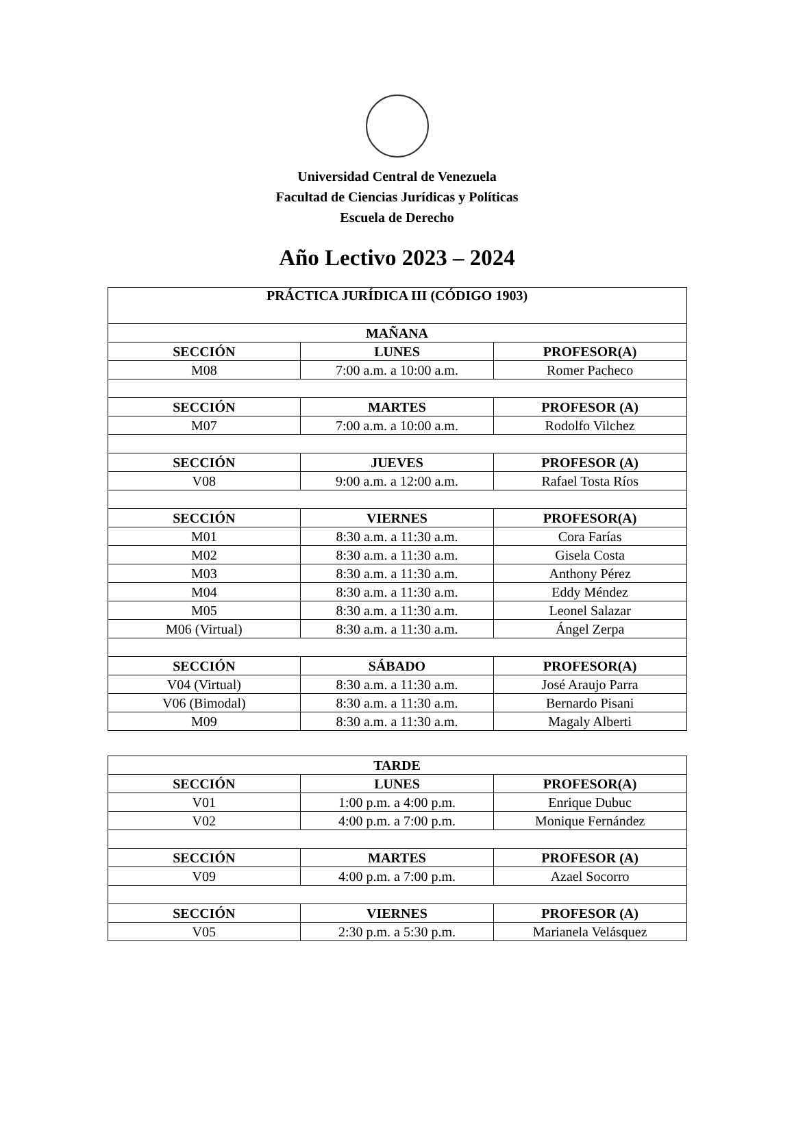Universidad Central de Venezuela
Facultad de Ciencias Jurídicas y Políticas
Escuela de Derecho
Año Lectivo 2023 – 2024
| PRÁCTICA JURÍDICA III (CÓDIGO 1903) | | |
| --- | --- | --- |
| MAÑANA | | |
| SECCIÓN | LUNES | PROFESOR(A) |
| M08 | 7:00 a.m. a 10:00 a.m. | Romer Pacheco |
| SECCIÓN | MARTES | PROFESOR (A) |
| M07 | 7:00 a.m. a 10:00 a.m. | Rodolfo Vilchez |
| SECCIÓN | JUEVES | PROFESOR (A) |
| V08 | 9:00 a.m. a 12:00 a.m. | Rafael Tosta Ríos |
| SECCIÓN | VIERNES | PROFESOR(A) |
| M01 | 8:30 a.m. a 11:30 a.m. | Cora Farías |
| M02 | 8:30 a.m. a 11:30 a.m. | Gisela Costa |
| M03 | 8:30 a.m. a 11:30 a.m. | Anthony Pérez |
| M04 | 8:30 a.m. a 11:30 a.m. | Eddy Méndez |
| M05 | 8:30 a.m. a 11:30 a.m. | Leonel Salazar |
| M06 (Virtual) | 8:30 a.m. a 11:30 a.m. | Ángel Zerpa |
| SECCIÓN | SÁBADO | PROFESOR(A) |
| V04 (Virtual) | 8:30 a.m. a 11:30 a.m. | José Araujo Parra |
| V06 (Bimodal) | 8:30 a.m. a 11:30 a.m. | Bernardo Pisani |
| M09 | 8:30 a.m. a 11:30 a.m. | Magaly Alberti |
| TARDE | | |
| --- | --- | --- |
| SECCIÓN | LUNES | PROFESOR(A) |
| V01 | 1:00 p.m. a 4:00 p.m. | Enrique Dubuc |
| V02 | 4:00 p.m. a 7:00 p.m. | Monique Fernández |
| SECCIÓN | MARTES | PROFESOR (A) |
| V09 | 4:00 p.m. a 7:00 p.m. | Azael Socorro |
| SECCIÓN | VIERNES | PROFESOR (A) |
| V05 | 2:30 p.m. a 5:30 p.m. | Marianela Velásquez |